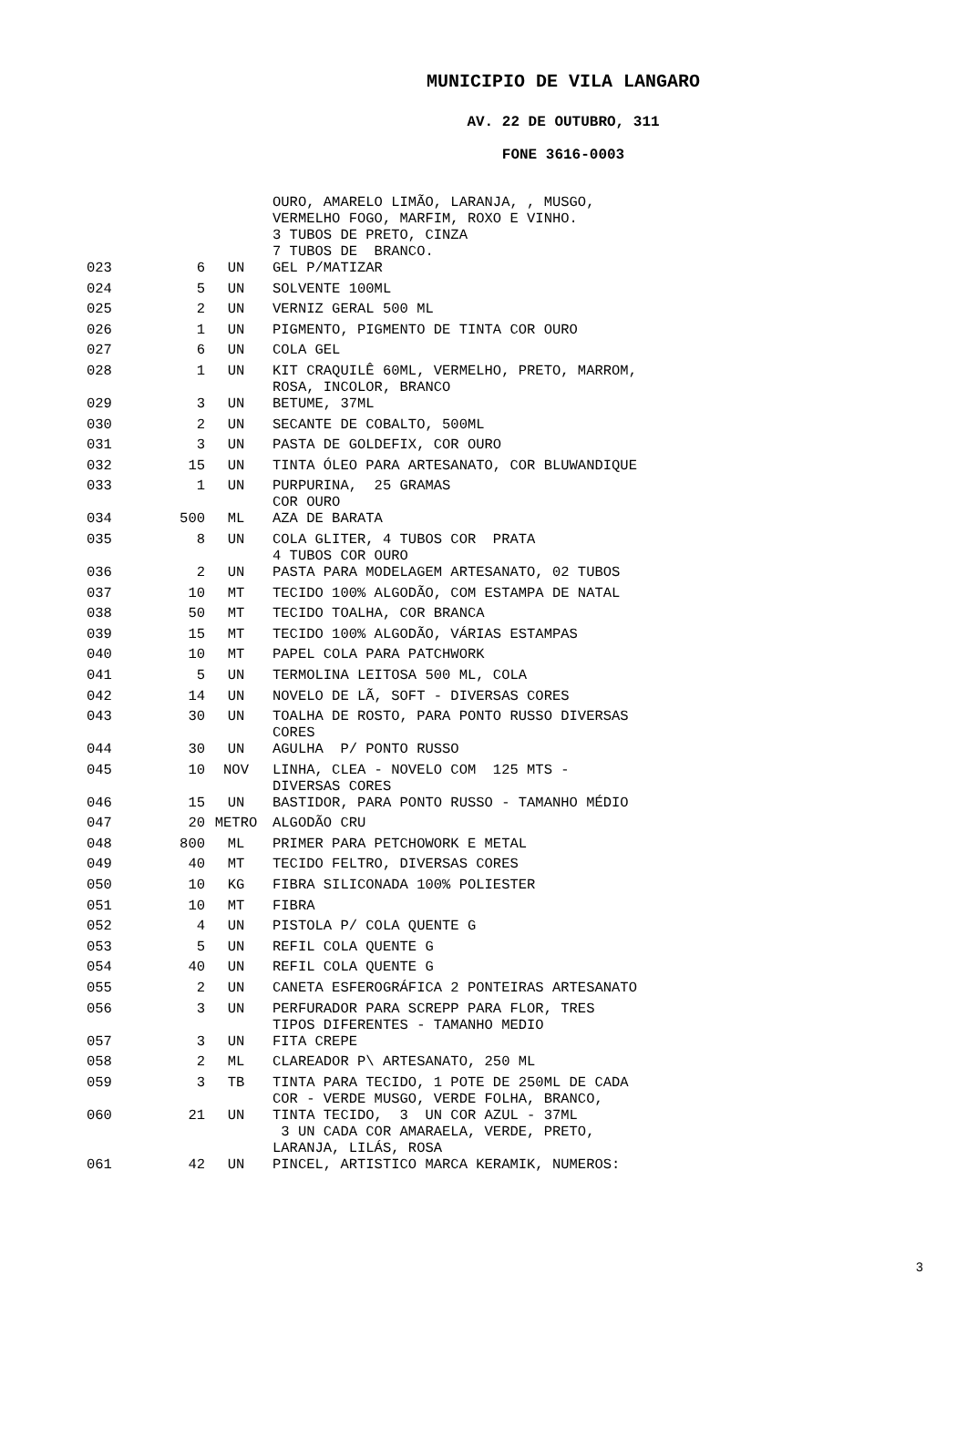MUNICIPIO DE VILA LANGARO
AV. 22 DE OUTUBRO, 311
FONE 3616-0003
| | | | OURO, AMARELO LIMÃO, LARANJA, , MUSGO, VERMELHO FOGO, MARFIM, ROXO E VINHO. 3 TUBOS DE PRETO, CINZA 7 TUBOS DE BRANCO. |
| 023 | 6 | UN | GEL P/MATIZAR |
| 024 | 5 | UN | SOLVENTE 100ML |
| 025 | 2 | UN | VERNIZ GERAL 500 ML |
| 026 | 1 | UN | PIGMENTO, PIGMENTO DE TINTA COR OURO |
| 027 | 6 | UN | COLA GEL |
| 028 | 1 | UN | KIT CRAQUILÊ 60ML, VERMELHO, PRETO, MARROM, ROSA, INCOLOR, BRANCO |
| 029 | 3 | UN | BETUME, 37ML |
| 030 | 2 | UN | SECANTE DE COBALTO, 500ML |
| 031 | 3 | UN | PASTA DE GOLDEFIX, COR OURO |
| 032 | 15 | UN | TINTA ÓLEO PARA ARTESANATO, COR BLUWANDIQUE |
| 033 | 1 | UN | PURPURINA, 25 GRAMAS COR OURO |
| 034 | 500 | ML | AZA DE BARATA |
| 035 | 8 | UN | COLA GLITER, 4 TUBOS COR PRATA 4 TUBOS COR OURO |
| 036 | 2 | UN | PASTA PARA MODELAGEM ARTESANATO, 02 TUBOS |
| 037 | 10 | MT | TECIDO 100% ALGODÃO, COM ESTAMPA DE NATAL |
| 038 | 50 | MT | TECIDO TOALHA, COR BRANCA |
| 039 | 15 | MT | TECIDO 100% ALGODÃO, VÁRIAS ESTAMPAS |
| 040 | 10 | MT | PAPEL COLA PARA PATCHWORK |
| 041 | 5 | UN | TERMOLINA LEITOSA 500 ML, COLA |
| 042 | 14 | UN | NOVELO DE LÃ, SOFT - DIVERSAS CORES |
| 043 | 30 | UN | TOALHA DE ROSTO, PARA PONTO RUSSO DIVERSAS CORES |
| 044 | 30 | UN | AGULHA P/ PONTO RUSSO |
| 045 | 10 | NOV | LINHA, CLEA - NOVELO COM 125 MTS - DIVERSAS CORES |
| 046 | 15 | UN | BASTIDOR, PARA PONTO RUSSO - TAMANHO MÉDIO |
| 047 | 20 | METRO | ALGODÃO CRU |
| 048 | 800 | ML | PRIMER PARA PETCHOWORK E METAL |
| 049 | 40 | MT | TECIDO FELTRO, DIVERSAS CORES |
| 050 | 10 | KG | FIBRA SILICONADA 100% POLIESTER |
| 051 | 10 | MT | FIBRA |
| 052 | 4 | UN | PISTOLA P/ COLA QUENTE G |
| 053 | 5 | UN | REFIL COLA QUENTE G |
| 054 | 40 | UN | REFIL COLA QUENTE G |
| 055 | 2 | UN | CANETA ESFEROGRÁFICA 2 PONTEIRAS ARTESANATO |
| 056 | 3 | UN | PERFURADOR PARA SCREPP PARA FLOR, TRES TIPOS DIFERENTES - TAMANHO MEDIO |
| 057 | 3 | UN | FITA CREPE |
| 058 | 2 | ML | CLAREADOR P\ ARTESANATO, 250 ML |
| 059 | 3 | TB | TINTA PARA TECIDO, 1 POTE DE 250ML DE CADA COR - VERDE MUSGO, VERDE FOLHA, BRANCO, |
| 060 | 21 | UN | TINTA TECIDO, 3 UN COR AZUL - 37ML 3 UN CADA COR AMARAELA, VERDE, PRETO, LARANJA, LILÁS, ROSA |
| 061 | 42 | UN | PINCEL, ARTISTICO MARCA KERAMIK, NUMEROS: |
3